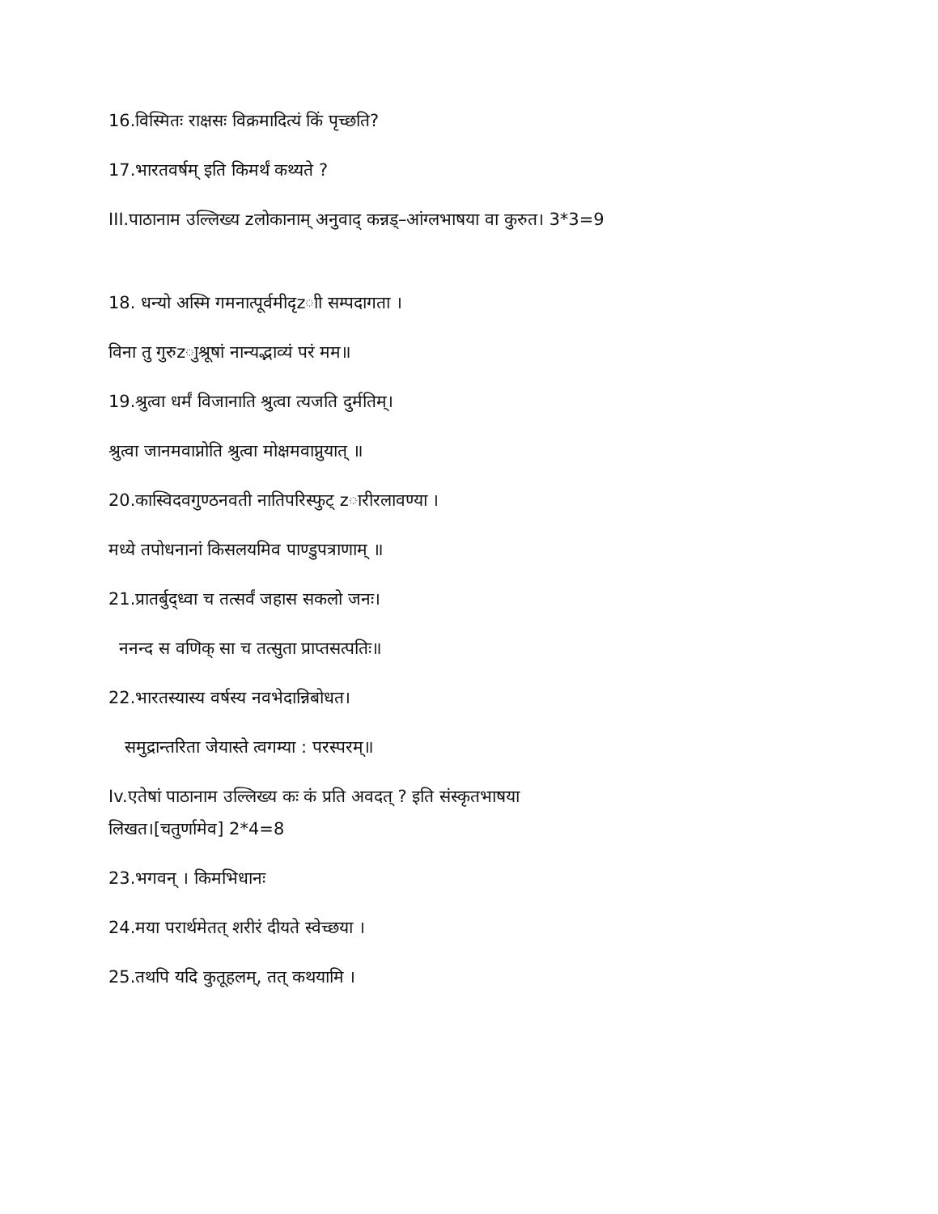16.विस्मितः राक्षसः विक्रमादित्यं किं पृच्छति?
17.भारतवर्षम् इति किमर्थं कथ्यते ?
III.पाठानाम उल्लिख्य zलोकानाम् अनुवाद् कन्नड्–आंग्लभाषया वा कुरुत। 3*3=9
18. धन्यो अस्मि गमनात्पूर्वमीदृzाी सम्पदागता ।
विना तु गुरुzाुश्रूषां नान्यद्भाव्यं परं मम॥
19.श्रुत्वा धर्मं विजानाति श्रुत्वा त्यजति दुर्मतिम्।
श्रुत्वा जानमवाप्नोति श्रुत्वा मोक्षमवाप्नुयात् ॥
20.कास्विदवगुण्ठनवती नातिपरिस्फुट् zारीरलावण्या ।
मध्ये तपोधनानां किसलयमिव पाण्डुपत्राणाम् ॥
21.प्रातर्बुद्ध्वा च तत्सर्वं जहास सकलो जनः।
ननन्द स वणिक् सा च तत्सुता प्राप्तसत्पतिः॥
22.भारतस्यास्य वर्षस्य नवभेदान्निबोधत।
समुद्रान्तरिता जेयास्ते त्वगम्या : परस्परम्॥
Iv.एतेषां पाठानाम उल्लिख्य कः कं प्रति अवदत् ? इति संस्कृतभाषया
लिखत।[चतुर्णामेव] 2*4=8
23.भगवन् । किमभिधानः
24.मया परार्थमेतत् शरीरं दीयते स्वेच्छया ।
25.तथपि यदि कुतूहलम्, तत् कथयामि ।